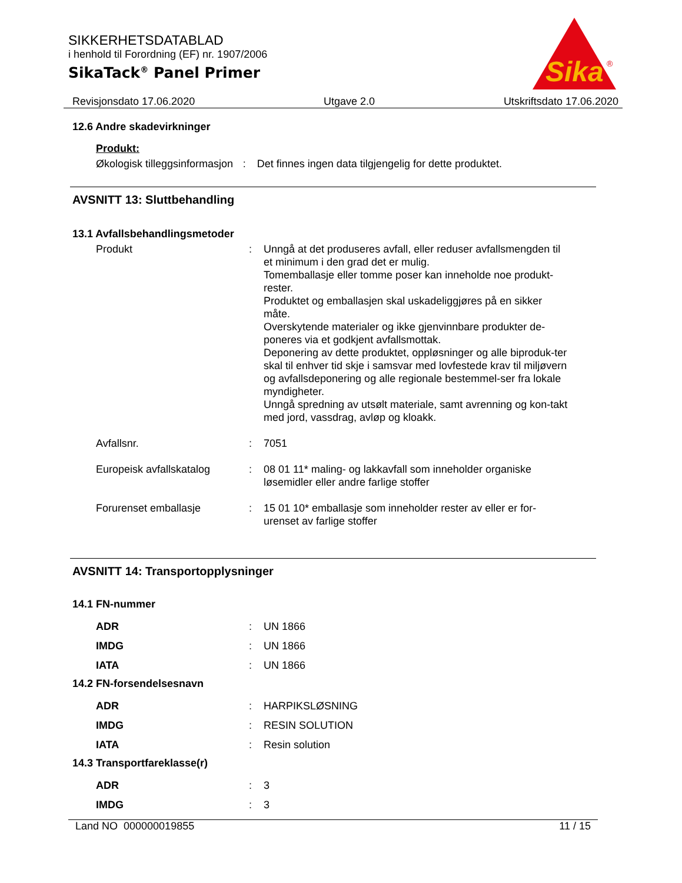SIKKERHETSDATABLAD
i henhold til Forordning (EF) nr. 1907/2006
SikaTack<sup>®</sup> Panel Primer
Sika
®
Revisjonsdato 17.06.2020 Utgave 2.0 Utskriftsdato 17.06.2020
12.6 Andre skadevirkninger
Produkt:
Økologisk tilleggsinformasjon
: Det finnes ingen data tilgjengelig for dette produktet.
AVSNITT 13: Sluttbehandling
13.1 Avfallsbehandlingsmetoder
Produkt : Unngå at det produseres avfall, eller reduser avfallsmengden til et minimum i den grad det er mulig.
Tomemballasje eller tomme poser kan inneholde noe produkt-rester.
Produktet og emballasjen skal uskadeliggjøres på en sikker måte.
Overskytende materialer og ikke gjenvinnbare produkter de-poneres via et godkjent avfallsmottak.
Deponering av dette produktet, oppløsninger og alle biproduk-ter skal til enhver tid skje i samsvar med lovfestede krav til miljøvern og avfallsdeponering og alle regionale bestemmel-ser fra lokale myndigheter.
Unngå spredning av utsølt materiale, samt avrenning og kon-takt med jord, vassdrag, avløp og kloakk.
Avfallsnr. : 7051
Europeisk avfallskatalog : 08 01 11* maling- og lakkavfall som inneholder organiske løsemidler eller andre farlige stoffer
Forurenset emballasje : 15 01 10* emballasje som inneholder rester av eller er for-urenset av farlige stoffer
AVSNITT 14: Transportopplysninger
14.1 FN-nummer
ADR : UN 1866
IMDG : UN 1866
IATA : UN 1866
14.2 FN-forsendelsesnavn
ADR : HARPIKSLØSNING
IMDG : RESIN SOLUTION
IATA : Resin solution
14.3 Transportfareklasse(r)
ADR : 3
IMDG : 3
Land NO 000000019855 11 / 15